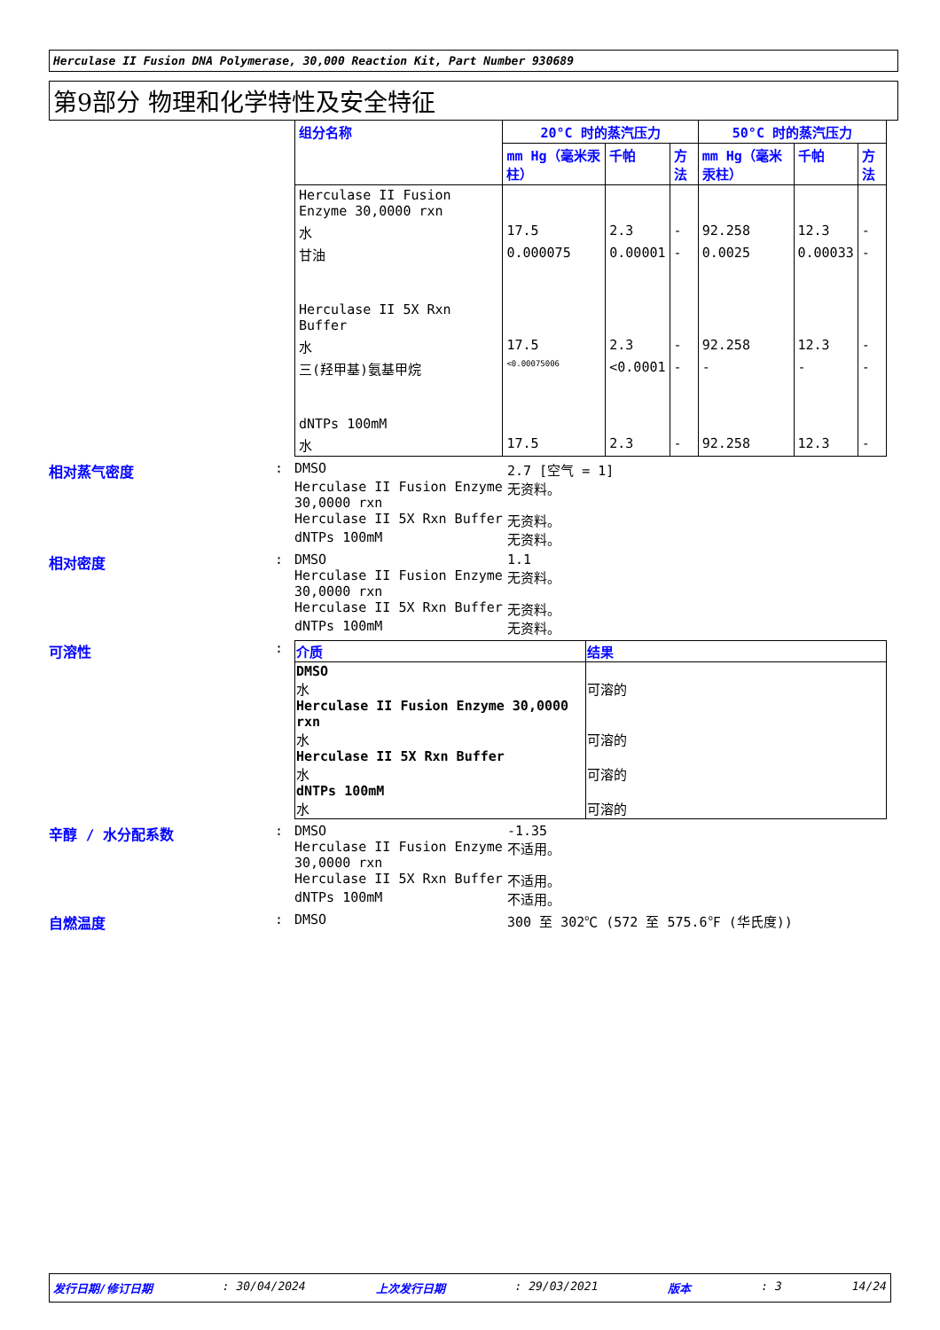Herculase II Fusion DNA Polymerase, 30,000 Reaction Kit, Part Number 930689
第9部分 物理和化学特性及安全特征
| 组分名称 | 20°C 时的蒸汽压力 | | | 50°C 时的蒸汽压力 | | |
| --- | --- | --- | --- | --- | --- | --- |
| | mm Hg（毫米汞柱） | 千帕 | 方法 | mm Hg（毫米汞柱） | 千帕 | 方法 |
| Herculase II Fusion Enzyme 30,0000 rxn | | | | | | |
| 水 | 17.5 | 2.3 | - | 92.258 | 12.3 | - |
| 甘油 | 0.000075 | 0.00001 | - | 0.0025 | 0.00033 | - |
| Herculase II 5X Rxn Buffer | | | | | | |
| 水 | 17.5 | 2.3 | - | 92.258 | 12.3 | - |
| 三(羟甲基)氨基甲烷 | <0.00075006 | <0.0001 | - | - | - | - |
| dNTPs 100mM | | | | | | |
| 水 | 17.5 | 2.3 | - | 92.258 | 12.3 | - |
相对蒸气密度 : DMSO 2.7 [空气 = 1]
Herculase II Fusion Enzyme 30,0000 rxn
无资料。
Herculase II 5X Rxn Buffer 无资料。
dNTPs 100mM 无资料。
相对密度 : DMSO 1.1
Herculase II Fusion Enzyme 30,0000 rxn
无资料。
Herculase II 5X Rxn Buffer 无资料。
dNTPs 100mM 无资料。
可溶性 :
| 介质 | 结果 |
| --- | --- |
| DMSO 水 Herculase II Fusion Enzyme 30,0000 rxn 水 Herculase II 5X Rxn Buffer 水 dNTPs 100mM 水 | 可溶的 可溶的 可溶的 可溶的 |
辛醇 / 水分配系数 : DMSO -1.35
Herculase II Fusion Enzyme 30,0000 rxn
不适用。
Herculase II 5X Rxn Buffer 不适用。
dNTPs 100mM 不适用。
自燃温度 : DMSO 300 至 302℃ (572 至 575.6℉ (华氏度))
发行日期/修订日期: 30/04/2024 上次发行日期: 29/03/2021 版本: 3 14/24